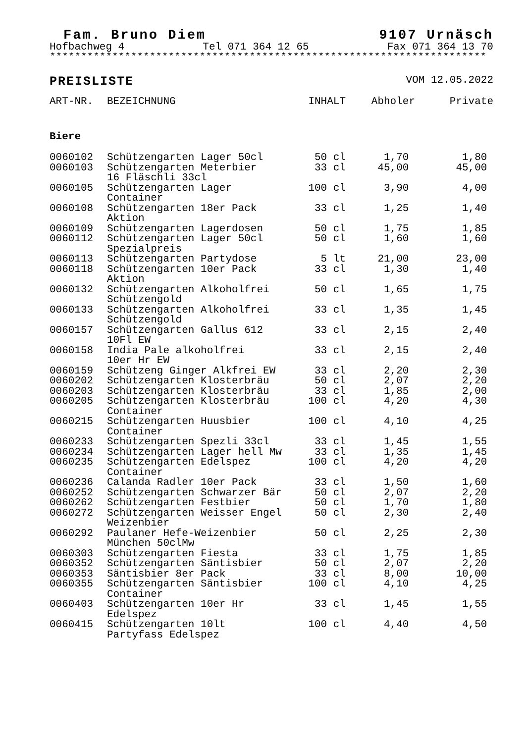Fam. Bruno Diem 9107 Urnäsch
Hofbachweg 4 Tel 071 364 12 65 Fax 071 364 13 70
**********************************************************************
PREISLISTE VOM 12.05.2022
| ART-NR. | BEZEICHNUNG | INHALT | Abholer | Private |
| --- | --- | --- | --- | --- |
| Biere | | | | |
| 0060102 | Schützengarten Lager 50cl | 50 cl | 1,70 | 1,80 |
| 0060103 | Schützengarten Meterbier 16 Fläschli 33cl | 33 cl | 45,00 | 45,00 |
| 0060105 | Schützengarten Lager Container | 100 cl | 3,90 | 4,00 |
| 0060108 | Schützengarten 18er Pack Aktion | 33 cl | 1,25 | 1,40 |
| 0060109 | Schützengarten Lagerdosen | 50 cl | 1,75 | 1,85 |
| 0060112 | Schützengarten Lager 50cl Spezialpreis | 50 cl | 1,60 | 1,60 |
| 0060113 | Schützengarten Partydose | 5 lt | 21,00 | 23,00 |
| 0060118 | Schützengarten 10er Pack Aktion | 33 cl | 1,30 | 1,40 |
| 0060132 | Schützengarten Alkoholfrei Schützengold | 50 cl | 1,65 | 1,75 |
| 0060133 | Schützengarten Alkoholfrei Schützengold | 33 cl | 1,35 | 1,45 |
| 0060157 | Schützengarten Gallus 612 10Fl EW | 33 cl | 2,15 | 2,40 |
| 0060158 | India Pale alkoholfrei 10er Hr EW | 33 cl | 2,15 | 2,40 |
| 0060159 | Schützeng Ginger Alkfrei EW | 33 cl | 2,20 | 2,30 |
| 0060202 | Schützengarten Klosterbräu | 50 cl | 2,07 | 2,20 |
| 0060203 | Schützengarten Klosterbräu | 33 cl | 1,85 | 2,00 |
| 0060205 | Schützengarten Klosterbräu Container | 100 cl | 4,20 | 4,30 |
| 0060215 | Schützengarten Huusbier Container | 100 cl | 4,10 | 4,25 |
| 0060233 | Schützengarten Spezli 33cl | 33 cl | 1,45 | 1,55 |
| 0060234 | Schützengarten Lager hell Mw | 33 cl | 1,35 | 1,45 |
| 0060235 | Schützengarten Edelspez Container | 100 cl | 4,20 | 4,20 |
| 0060236 | Calanda Radler 10er Pack | 33 cl | 1,50 | 1,60 |
| 0060252 | Schützengarten Schwarzer Bär | 50 cl | 2,07 | 2,20 |
| 0060262 | Schützengarten Festbier | 50 cl | 1,70 | 1,80 |
| 0060272 | Schützengarten Weisser Engel Weizenbier | 50 cl | 2,30 | 2,40 |
| 0060292 | Paulaner Hefe-Weizenbier München 50clMw | 50 cl | 2,25 | 2,30 |
| 0060303 | Schützengarten Fiesta | 33 cl | 1,75 | 1,85 |
| 0060352 | Schützengarten Säntisbier | 50 cl | 2,07 | 2,20 |
| 0060353 | Säntisbier 8er Pack | 33 cl | 8,00 | 10,00 |
| 0060355 | Schützengarten Säntisbier Container | 100 cl | 4,10 | 4,25 |
| 0060403 | Schützengarten 10er Hr Edelspez | 33 cl | 1,45 | 1,55 |
| 0060415 | Schützengarten 10lt Partyfass Edelspez | 100 cl | 4,40 | 4,50 |